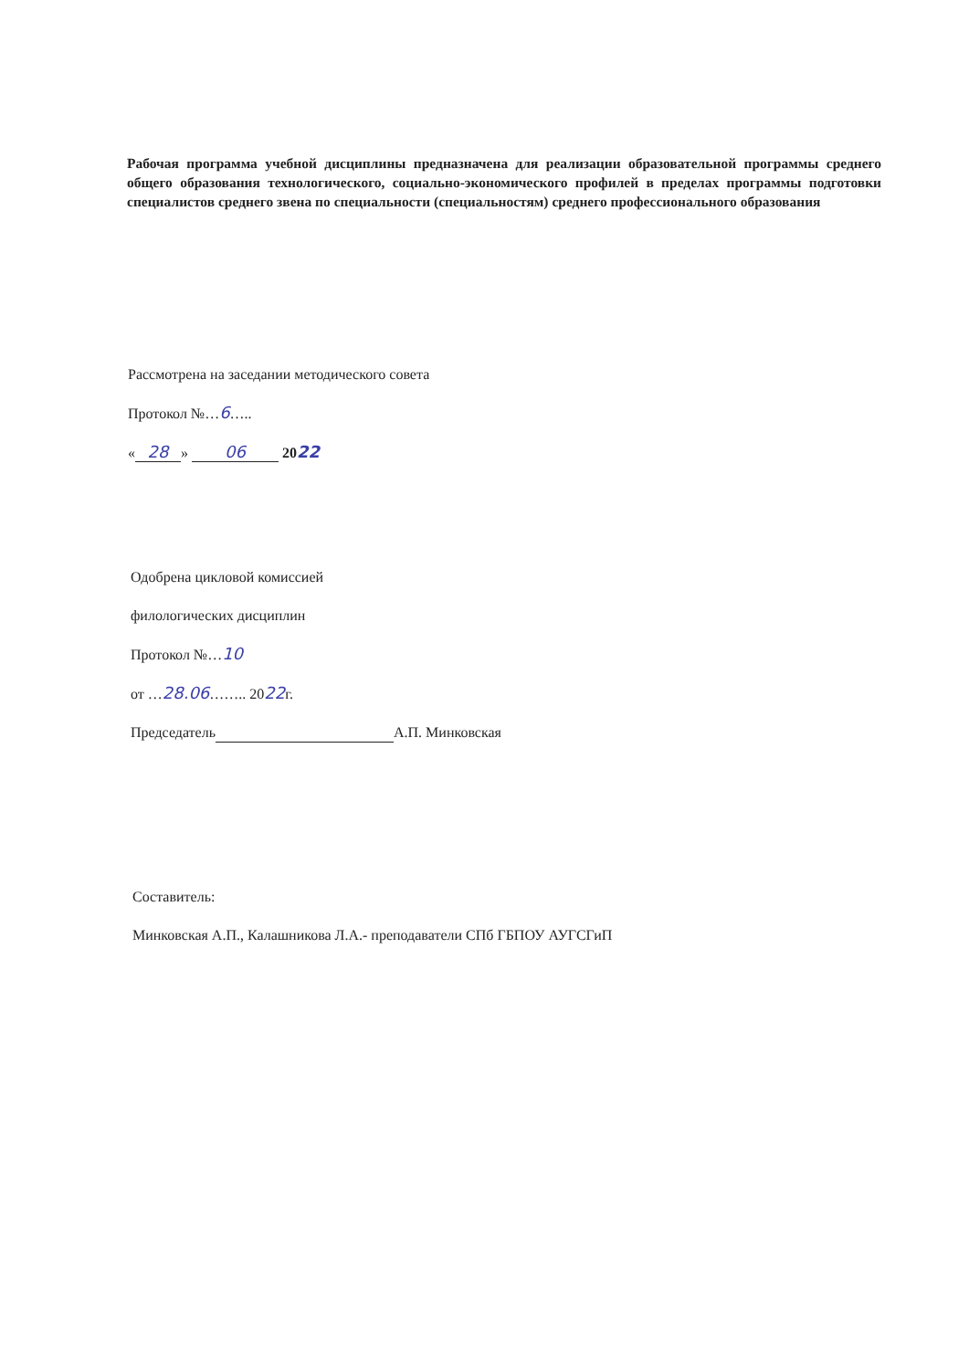Рабочая программа учебной дисциплины предназначена для реализации образовательной программы среднего общего образования технологического, социально-экономического профилей в пределах программы подготовки специалистов среднего звена по специальности (специальностям) среднего профессионального образования
Рассмотрена на заседании методического совета
Протокол №…6…..
« 28 » 06 2022
Одобрена цикловой комиссией
филологических дисциплин
Протокол №…10
от …28.06…….. 2022г.
Председатель А.П. Минковская
Составитель:
Минковская А.П., Калашникова Л.А.- преподаватели СПб ГБПОУ АУГСГиП